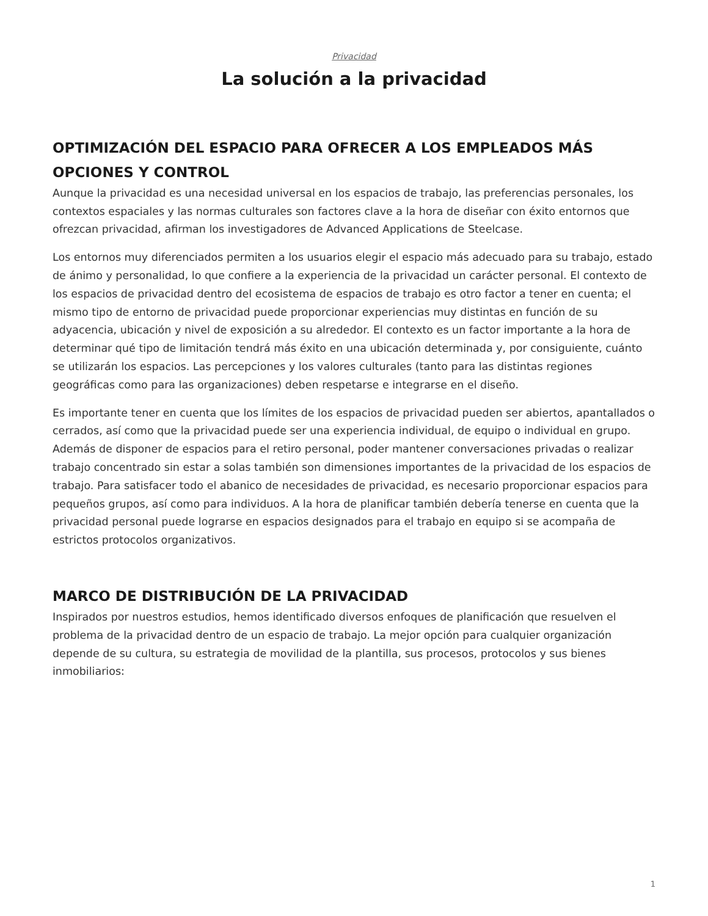Privacidad
La solución a la privacidad
OPTIMIZACIÓN DEL ESPACIO PARA OFRECER A LOS EMPLEADOS MÁS OPCIONES Y CONTROL
Aunque la privacidad es una necesidad universal en los espacios de trabajo, las preferencias personales, los contextos espaciales y las normas culturales son factores clave a la hora de diseñar con éxito entornos que ofrezcan privacidad, afirman los investigadores de Advanced Applications de Steelcase.
Los entornos muy diferenciados permiten a los usuarios elegir el espacio más adecuado para su trabajo, estado de ánimo y personalidad, lo que confiere a la experiencia de la privacidad un carácter personal. El contexto de los espacios de privacidad dentro del ecosistema de espacios de trabajo es otro factor a tener en cuenta; el mismo tipo de entorno de privacidad puede proporcionar experiencias muy distintas en función de su adyacencia, ubicación y nivel de exposición a su alrededor. El contexto es un factor importante a la hora de determinar qué tipo de limitación tendrá más éxito en una ubicación determinada y, por consiguiente, cuánto se utilizarán los espacios. Las percepciones y los valores culturales (tanto para las distintas regiones geográficas como para las organizaciones) deben respetarse e integrarse en el diseño.
Es importante tener en cuenta que los límites de los espacios de privacidad pueden ser abiertos, apantallados o cerrados, así como que la privacidad puede ser una experiencia individual, de equipo o individual en grupo. Además de disponer de espacios para el retiro personal, poder mantener conversaciones privadas o realizar trabajo concentrado sin estar a solas también son dimensiones importantes de la privacidad de los espacios de trabajo. Para satisfacer todo el abanico de necesidades de privacidad, es necesario proporcionar espacios para pequeños grupos, así como para individuos. A la hora de planificar también debería tenerse en cuenta que la privacidad personal puede lograrse en espacios designados para el trabajo en equipo si se acompaña de estrictos protocolos organizativos.
MARCO DE DISTRIBUCIÓN DE LA PRIVACIDAD
Inspirados por nuestros estudios, hemos identificado diversos enfoques de planificación que resuelven el problema de la privacidad dentro de un espacio de trabajo. La mejor opción para cualquier organización depende de su cultura, su estrategia de movilidad de la plantilla, sus procesos, protocolos y sus bienes inmobiliarios:
1